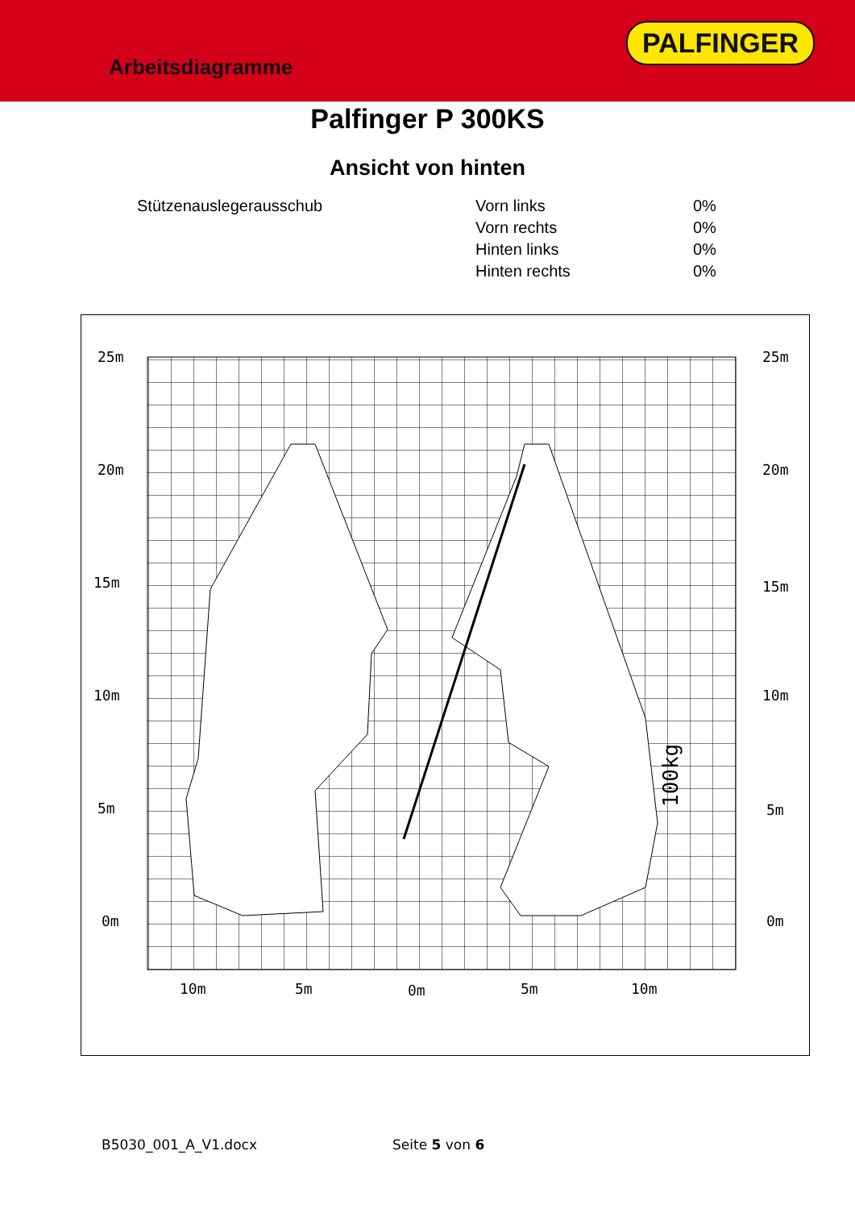Arbeitsdiagramme
PALFINGER
Palfinger P 300KS
Ansicht von hinten
| Stützenauslegerausschub | Vorn links | 0% |
| | Vorn rechts | 0% |
| | Hinten links | 0% |
| | Hinten rechts | 0% |
25m
20m
15m
10m
5m
0m
25m
20m
15m
10m
5m
0m
10m
5m
0m
5m
10m
100kg
B5030_001_A_V1.docx Seite 5 von 6